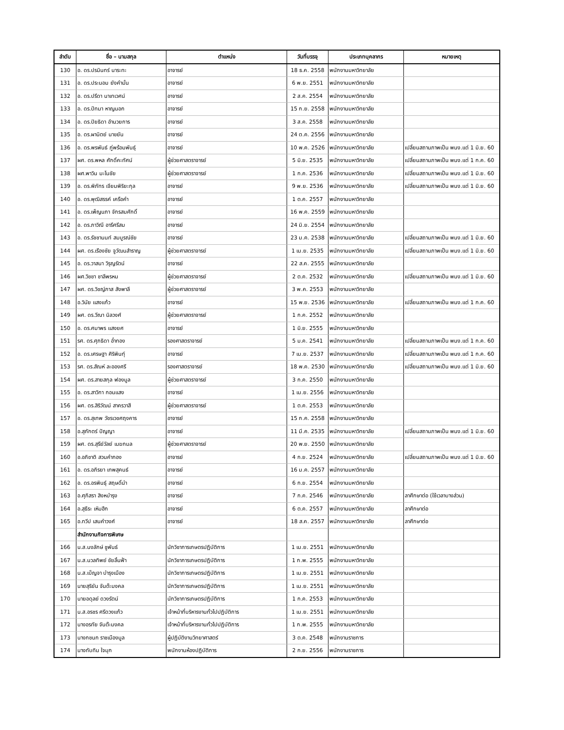| ลำดับ | ชื่อ – นามสกุล | ตำแหน่ง | วันที่บรรจุ | ประเภทบุคลากร | หมายเหตุ |
| --- | --- | --- | --- | --- | --- |
| 130 | อ. ดร.ปรมินทร์ นาระทะ | อาจารย์ | 18 ธ.ค. 2558 | พนักงานมหาวิทยาลัย | |
| 131 | อ. ดร.ประนอม ยังคำมั่น | อาจารย์ | 6 พ.ย. 2551 | พนักงานมหาวิทยาลัย | |
| 132 | อ. ดร.ปรีดา นาเทเวศน์ | อาจารย์ | 2 ส.ค. 2554 | พนักงานมหาวิทยาลัย | |
| 133 | อ. ดร.ปัทมา หาญนอก | อาจารย์ | 15 ก.ย. 2558 | พนักงานมหาวิทยาลัย | |
| 134 | อ. ดร.ปิยธิดา อำนวยการ | อาจารย์ | 3 ส.ค. 2558 | พนักงานมหาวิทยาลัย | |
| 135 | อ. ดร.ผานิตย์ นาขยัน | อาจารย์ | 24 ต.ค. 2556 | พนักงานมหาวิทยาลัย | |
| 136 | อ. ดร.พรพันธ์ ภู่พร้อมพันธุ์ | อาจารย์ | 10 พ.ค. 2526 | พนักงานมหาวิทยาลัย | เปลี่ยนสถานภาพเป็น พนง.แต่ 1 มิ.ย. 60 |
| 137 | ผศ. ดร.พหล ศักดิ์คะทัศน์ | ผู้ช่วยศาสตราจารย์ | 5 มิ.ย. 2535 | พนักงานมหาวิทยาลัย | เปลี่ยนสถานภาพเป็น พนง.แต่ 1 ก.ค. 60 |
| 138 | ผศ.พาวิน มะโนชัย | ผู้ช่วยศาสตราจารย์ | 1 ก.ค. 2536 | พนักงานมหาวิทยาลัย | เปลี่ยนสถานภาพเป็น พนง.แต่ 1 มิ.ย. 60 |
| 139 | อ. ดร.พิภัทร เจียมพิริยะกุล | อาจารย์ | 9 พ.ย. 2536 | พนักงานมหาวิทยาลัย | เปลี่ยนสถานภาพเป็น พนง.แต่ 1 มิ.ย. 60 |
| 140 | อ. ดร.พุฒิสรรค์ เครือคำ | อาจารย์ | 1 ต.ค. 2557 | พนักงานมหาวิทยาลัย | |
| 141 | อ. ดร.เพ็ญนภา จักรสมศักดิ์ | อาจารย์ | 16 พ.ค. 2559 | พนักงานมหาวิทยาลัย | |
| 142 | อ. ดร.ภาวิณี อารีศรีสม | อาจารย์ | 24 มิ.ย. 2554 | พนักงานมหาวิทยาลัย | |
| 143 | อ. ดร.รัชชานนท์ สมบูรณ์ชัย | อาจารย์ | 23 ม.ค. 2538 | พนักงานมหาวิทยาลัย | เปลี่ยนสถานภาพเป็น พนง.แต่ 1 มิ.ย. 60 |
| 144 | ผศ. ดร.เรืองชัย จูวัฒนสำราญ | ผู้ช่วยศาสตราจารย์ | 1 เม.ย. 2535 | พนักงานมหาวิทยาลัย | เปลี่ยนสถานภาพเป็น พนง.แต่ 1 มิ.ย. 60 |
| 145 | อ. ดร.วาสนา วิรุญรัตน์ | อาจารย์ | 22 ส.ค. 2555 | พนักงานมหาวิทยาลัย | |
| 146 | ผศ.วิชชา ชาลีพรหม | ผู้ช่วยศาสตราจารย์ | 2 ต.ค. 2532 | พนักงานมหาวิทยาลัย | เปลี่ยนสถานภาพเป็น พนง.แต่ 1 มิ.ย. 60 |
| 147 | ผศ. ดร.วิชญ์ภาส สังพาลี | ผู้ช่วยศาสตราจารย์ | 3 พ.ค. 2553 | พนักงานมหาวิทยาลัย | |
| 148 | อ.วินัย แสงแก้ว | อาจารย์ | 15 พ.ย. 2536 | พนักงานมหาวิทยาลัย | เปลี่ยนสถานภาพเป็น พนง.แต่ 1 ก.ค. 60 |
| 149 | ผศ. ดร.วีณา นิลวงศ์ | ผู้ช่วยศาสตราจารย์ | 1 ก.ค. 2552 | พนักงานมหาวิทยาลัย | |
| 150 | อ. ดร.ศมาพร แสงยศ | อาจารย์ | 1 มิ.ย. 2555 | พนักงานมหาวิทยาลัย | |
| 151 | รศ. ดร.ศุภธิดา อ่ำทอง | รองศาสตราจารย์ | 5 ม.ค. 2541 | พนักงานมหาวิทยาลัย | เปลี่ยนสถานภาพเป็น พนง.แต่ 1 ก.ค. 60 |
| 152 | อ. ดร.เศรษฐา ศิริพินทุ์ | อาจารย์ | 7 เม.ย. 2537 | พนักงานมหาวิทยาลัย | เปลี่ยนสถานภาพเป็น พนง.แต่ 1 ก.ค. 60 |
| 153 | รศ. ดร.สัณห์ ละอองศรี | รองศาสตราจารย์ | 18 พ.ค. 2530 | พนักงานมหาวิทยาลัย | เปลี่ยนสถานภาพเป็น พนง.แต่ 1 มิ.ย. 60 |
| 154 | ผศ. ดร.สายสกุล ฟองมูล | ผู้ช่วยศาสตราจารย์ | 3 ก.ค. 2550 | พนักงานมหาวิทยาลัย | |
| 155 | อ. ดร.สาวิกา กอนแสง | อาจารย์ | 1 เม.ย. 2556 | พนักงานมหาวิทยาลัย | |
| 156 | ผศ. ดร.สิริวัฒน์ สาครวาสี | ผู้ช่วยศาสตราจารย์ | 1 ต.ค. 2553 | พนักงานมหาวิทยาลัย | |
| 157 | อ. ดร.สุเทพ วัชรเวชศฤงคาร | อาจารย์ | 15 ก.ค. 2558 | พนักงานมหาวิทยาลัย | |
| 158 | อ.สุภักตร์ ปัญญา | อาจารย์ | 11 มี.ค. 2535 | พนักงานมหาวิทยาลัย | เปลี่ยนสถานภาพเป็น พนง.แต่ 1 มิ.ย. 60 |
| 159 | ผศ. ดร.สุรีย์วัลย์ เมฆกมล | ผู้ช่วยศาสตราจารย์ | 20 พ.ย. 2550 | พนักงานมหาวิทยาลัย | |
| 160 | อ.อภิชาติ สวนคำกอง | อาจารย์ | 4 ก.ย. 2524 | พนักงานมหาวิทยาลัย | เปลี่ยนสถานภาพเป็น พนง.แต่ 1 มิ.ย. 60 |
| 161 | อ. ดร.อภิรยา เทพสุคนธ์ | อาจารย์ | 16 ม.ค. 2557 | พนักงานมหาวิทยาลัย | |
| 162 | อ. ดร.อรพินธุ์ สฤษดิ์นำ | อาจารย์ | 6 ก.ย. 2554 | พนักงานมหาวิทยาลัย | |
| 163 | อ.ศุภิสรา สิงหบำรุง | อาจารย์ | 7 ก.ค. 2546 | พนักงานมหาวิทยาลัย | ลาศึกษาต่อ (ใช้เวลาบางส่วน) |
| 164 | อ.สุธีระ เหิมฮึก | อาจารย์ | 6 ต.ค. 2557 | พนักงานมหาวิทยาลัย | ลาศึกษาต่อ |
| 165 | อ.ทวีป เสนคำวงศ์ | อาจารย์ | 18 ส.ค. 2557 | พนักงานมหาวิทยาลัย | ลาศึกษาต่อ |
| | สำนักงานกิจการพิเศษ | | | | |
| 166 | น.ส.นงลักษ์ ชูพันธ์ | นักวิชาการเกษตรปฏิบัติการ | 1 เม.ย. 2551 | พนักงานมหาวิทยาลัย | |
| 167 | น.ส.นวลทิพย์ ชัยลิ้นฟ้า | นักวิชาการเกษตรปฏิบัติการ | 1 ก.พ. 2555 | พนักงานมหาวิทยาลัย | |
| 168 | น.ส.เบ็ญจา บำรุงเมือง | นักวิชาการเกษตรปฏิบัติการ | 1 เม.ย. 2551 | พนักงานมหาวิทยาลัย | |
| 169 | นายสุริยัน จันต๊ะมงคล | นักวิชาการเกษตรปฏิบัติการ | 1 เม.ย. 2551 | พนักงานมหาวิทยาลัย | |
| 170 | นายอดุลย์ ดวงรัตน์ | นักวิชาการเกษตรปฏิบัติการ | 1 ก.ค. 2553 | พนักงานมหาวิทยาลัย | |
| 171 | น.ส.อรชร ศรีดวงแก้ว | เจ้าหน้าที่บริหารงานทั่วไปปฏิบัติการ | 1 เม.ย. 2551 | พนักงานมหาวิทยาลัย | |
| 172 | นางอรทัย จันต๊ะมงคล | เจ้าหน้าที่บริหารงานทั่วไปปฏิบัติการ | 1 ก.พ. 2555 | พนักงานมหาวิทยาลัย | |
| 173 | นางกชนก ราชเมืองมูล | ผู้ปฏิบัติงานวิทยาศาสตร์ | 3 ต.ค. 2548 | พนักงานราชการ | |
| 174 | นางทับทิม ใจมุก | พนักงานห้องปฏิบัติการ | 2 ก.ย. 2556 | พนักงานราชการ | |